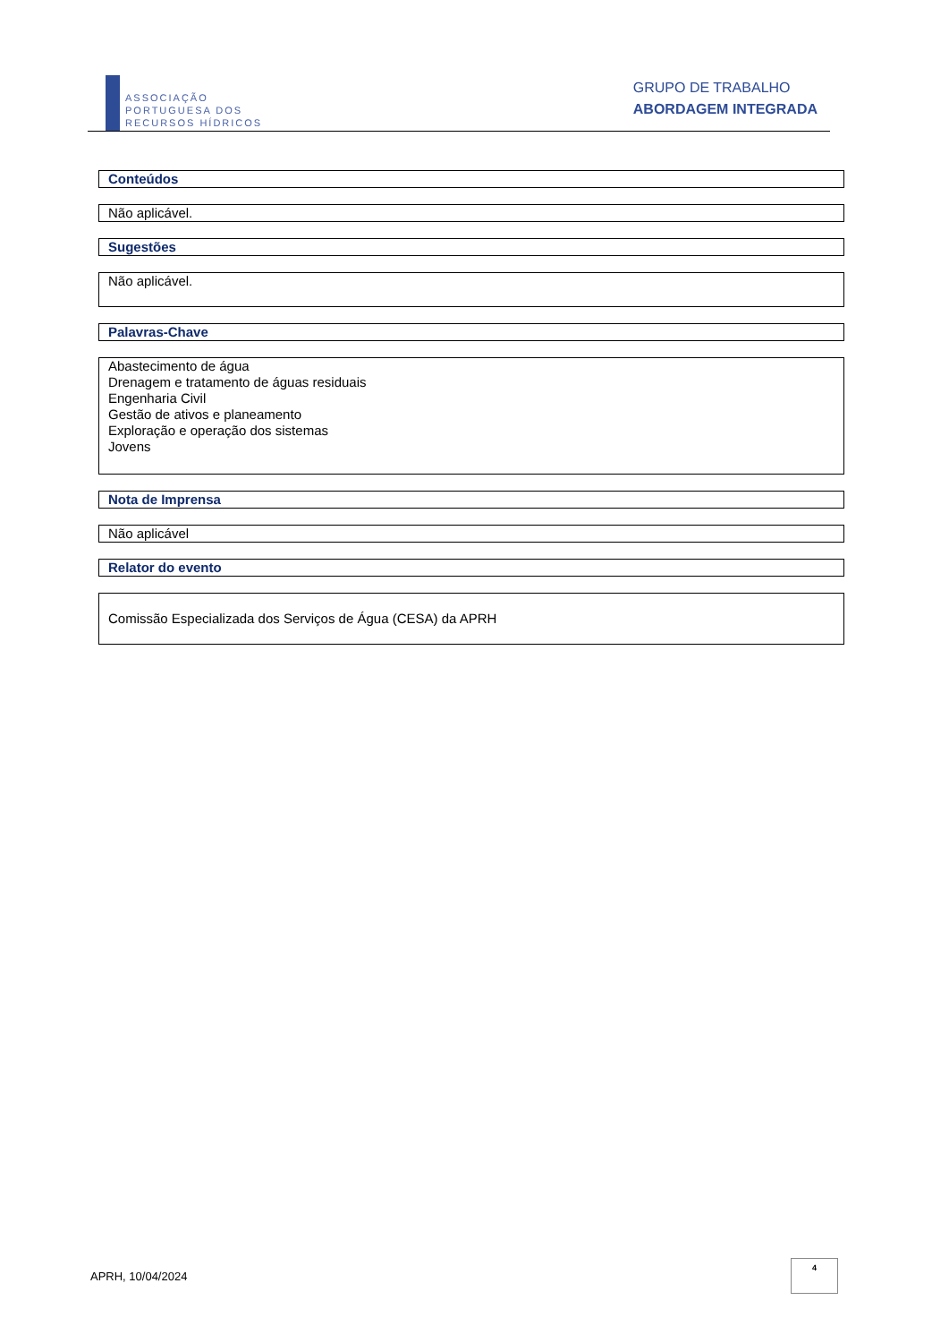ASSOCIAÇÃO
PORTUGUESA DOS
RECURSOS HÍDRICOS
GRUPO DE TRABALHO
ABORDAGEM INTEGRADA
Conteúdos
Não aplicável.
Sugestões
Não aplicável.
Palavras-Chave
Abastecimento de água
Drenagem e tratamento de águas residuais
Engenharia Civil
Gestão de ativos e planeamento
Exploração e operação dos sistemas
Jovens
Nota de Imprensa
Não aplicável
Relator do evento
Comissão Especializada dos Serviços de Água (CESA) da APRH
APRH, 10/04/2024
4